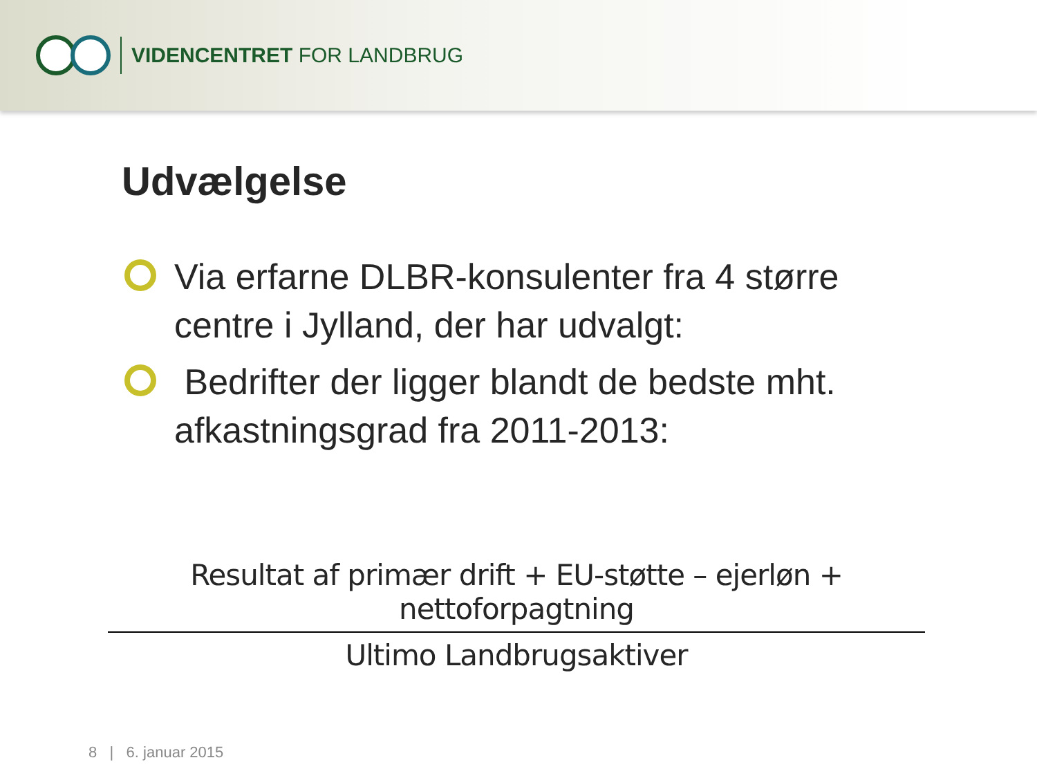VIDENCENTRET FOR LANDBRUG
Udvælgelse
Via erfarne DLBR-konsulenter fra 4 større centre i Jylland, der har udvalgt:
Bedrifter der ligger blandt de bedste mht. afkastningsgrad fra 2011-2013:
Resultat af primær drift + EU-støtte – ejerløn + nettoforpagtning
Ultimo Landbrugsaktiver
8 | 6. januar 2015